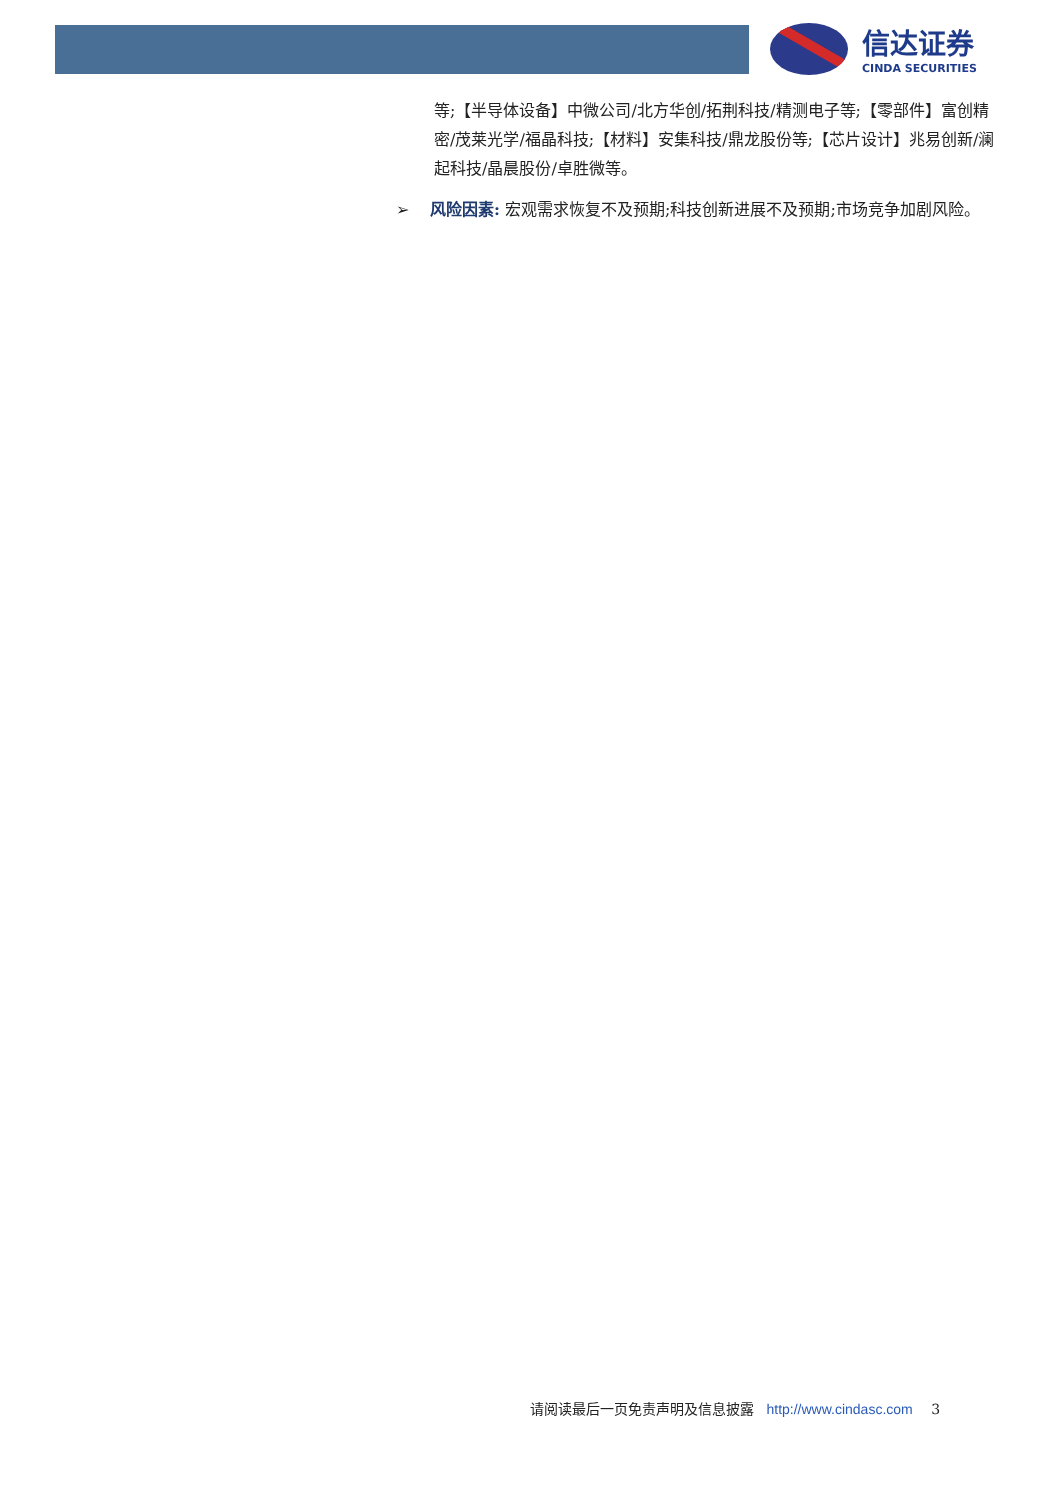信达证券
CINDA SECURITIES
等;【半导体设备】中微公司/北方华创/拓荆科技/精测电子等;【零部件】富创精密/茂莱光学/福晶科技;【材料】安集科技/鼎龙股份等;【芯片设计】兆易创新/澜起科技/晶晨股份/卓胜微等。
➢ 风险因素: 宏观需求恢复不及预期;科技创新进展不及预期;市场竞争加剧风险。
请阅读最后一页免责声明及信息披露 http://www.cindasc.com 3